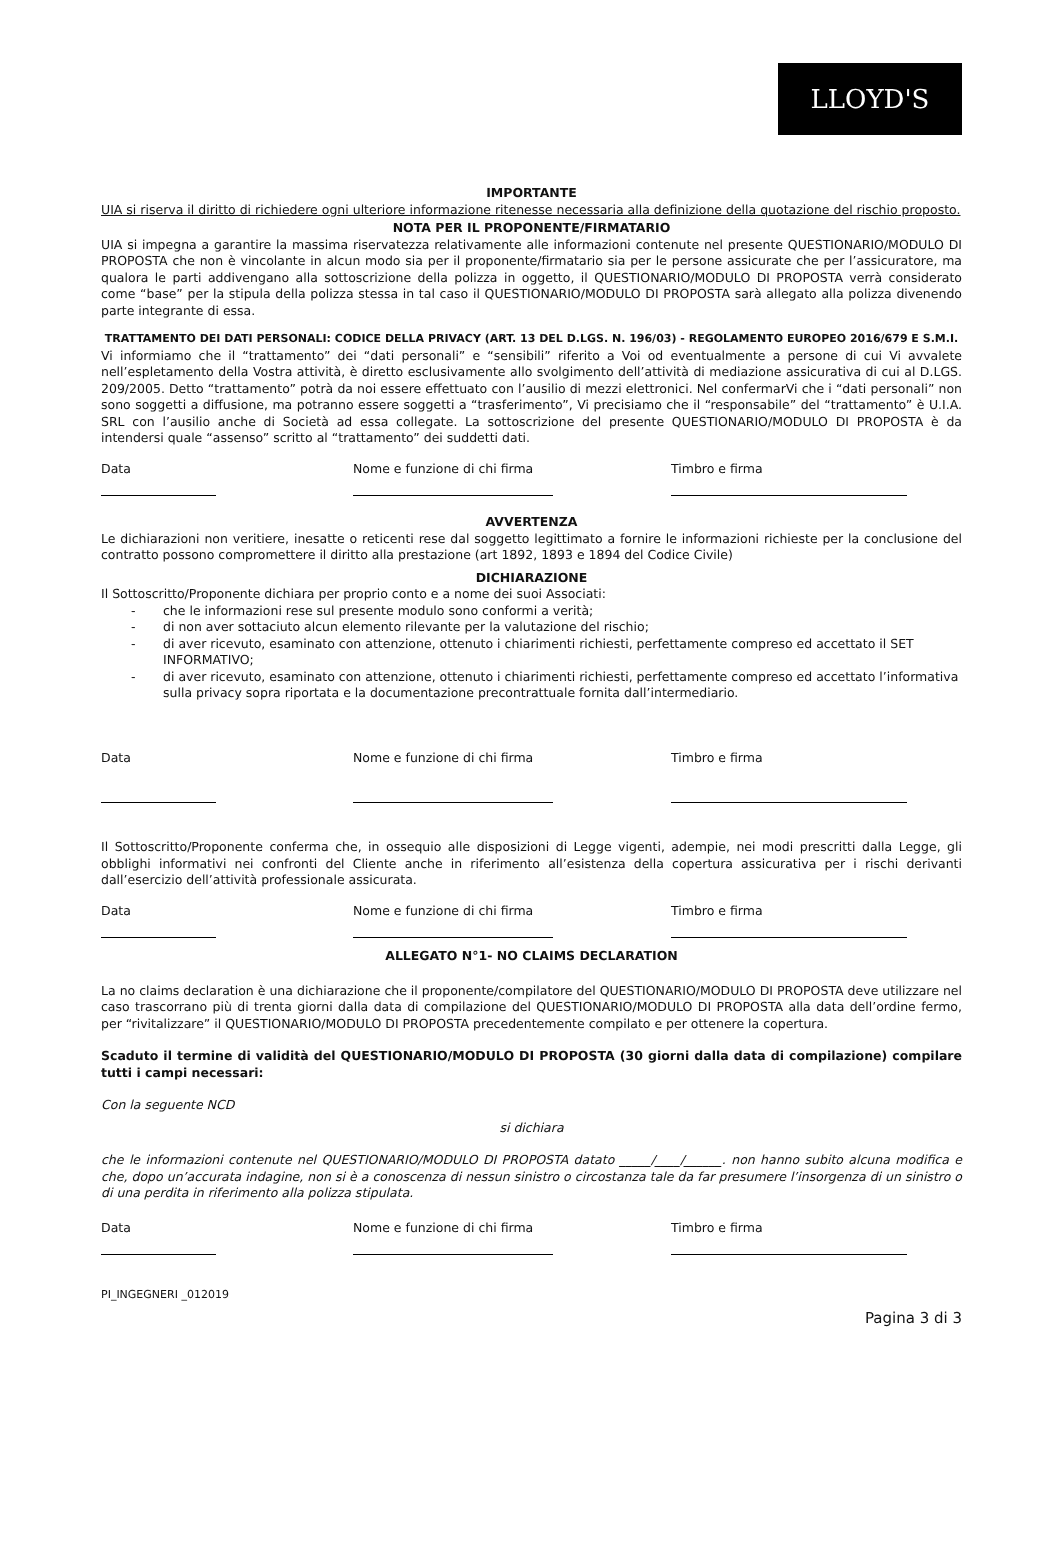LLOYD'S
IMPORTANTE
UIA si riserva il diritto di richiedere ogni ulteriore informazione ritenesse necessaria alla definizione della quotazione del rischio proposto.
NOTA PER IL PROPONENTE/FIRMATARIO
UIA si impegna a garantire la massima riservatezza relativamente alle informazioni contenute nel presente QUESTIONARIO/MODULO DI PROPOSTA che non è vincolante in alcun modo sia per il proponente/firmatario sia per le persone assicurate che per l’assicuratore, ma qualora le parti addivengano alla sottoscrizione della polizza in oggetto, il QUESTIONARIO/MODULO DI PROPOSTA verrà considerato come “base” per la stipula della polizza stessa in tal caso il QUESTIONARIO/MODULO DI PROPOSTA sarà allegato alla polizza divenendo parte integrante di essa.
TRATTAMENTO DEI DATI PERSONALI: CODICE DELLA PRIVACY (ART. 13 DEL D.LGS. N. 196/03) - REGOLAMENTO EUROPEO 2016/679 E S.M.I.
Vi informiamo che il “trattamento” dei “dati personali” e “sensibili” riferito a Voi od eventualmente a persone di cui Vi avvalete nell’espletamento della Vostra attività, è diretto esclusivamente allo svolgimento dell’attività di mediazione assicurativa di cui al D.LGS. 209/2005. Detto “trattamento” potrà da noi essere effettuato con l’ausilio di mezzi elettronici. Nel confermarVi che i “dati personali” non sono soggetti a diffusione, ma potranno essere soggetti a “trasferimento”, Vi precisiamo che il “responsabile” del “trattamento” è U.I.A. SRL con l’ausilio anche di Società ad essa collegate. La sottoscrizione del presente QUESTIONARIO/MODULO DI PROPOSTA è da intendersi quale “assenso” scritto al “trattamento” dei suddetti dati.
Data Nome e funzione di chi firma Timbro e firma
AVVERTENZA
Le dichiarazioni non veritiere, inesatte o reticenti rese dal soggetto legittimato a fornire le informazioni richieste per la conclusione del contratto possono compromettere il diritto alla prestazione (art 1892, 1893 e 1894 del Codice Civile)
DICHIARAZIONE
Il Sottoscritto/Proponente dichiara per proprio conto e a nome dei suoi Associati:
- che le informazioni rese sul presente modulo sono conformi a verità;
- di non aver sottaciuto alcun elemento rilevante per la valutazione del rischio;
- di aver ricevuto, esaminato con attenzione, ottenuto i chiarimenti richiesti, perfettamente compreso ed accettato il SET INFORMATIVO;
- di aver ricevuto, esaminato con attenzione, ottenuto i chiarimenti richiesti, perfettamente compreso ed accettato l’informativa sulla privacy sopra riportata e la documentazione precontrattuale fornita dall’intermediario.
Data Nome e funzione di chi firma Timbro e firma
Il Sottoscritto/Proponente conferma che, in ossequio alle disposizioni di Legge vigenti, adempie, nei modi prescritti dalla Legge, gli obblighi informativi nei confronti del Cliente anche in riferimento all’esistenza della copertura assicurativa per i rischi derivanti dall’esercizio dell’attività professionale assicurata.
Data Nome e funzione di chi firma Timbro e firma
ALLEGATO N°1- NO CLAIMS DECLARATION
La no claims declaration è una dichiarazione che il proponente/compilatore del QUESTIONARIO/MODULO DI PROPOSTA deve utilizzare nel caso trascorrano più di trenta giorni dalla data di compilazione del QUESTIONARIO/MODULO DI PROPOSTA alla data dell’ordine fermo, per “rivitalizzare” il QUESTIONARIO/MODULO DI PROPOSTA precedentemente compilato e per ottenere la copertura.
Scaduto il termine di validità del QUESTIONARIO/MODULO DI PROPOSTA (30 giorni dalla data di compilazione) compilare tutti i campi necessari:
Con la seguente NCD
si dichiara
che le informazioni contenute nel QUESTIONARIO/MODULO DI PROPOSTA datato _____/____/______. non hanno subito alcuna modifica e che, dopo un’accurata indagine, non si è a conoscenza di nessun sinistro o circostanza tale da far presumere l’insorgenza di un sinistro o di una perdita in riferimento alla polizza stipulata.
Data Nome e funzione di chi firma Timbro e firma
PI_INGEGNERI _012019
Pagina 3 di 3